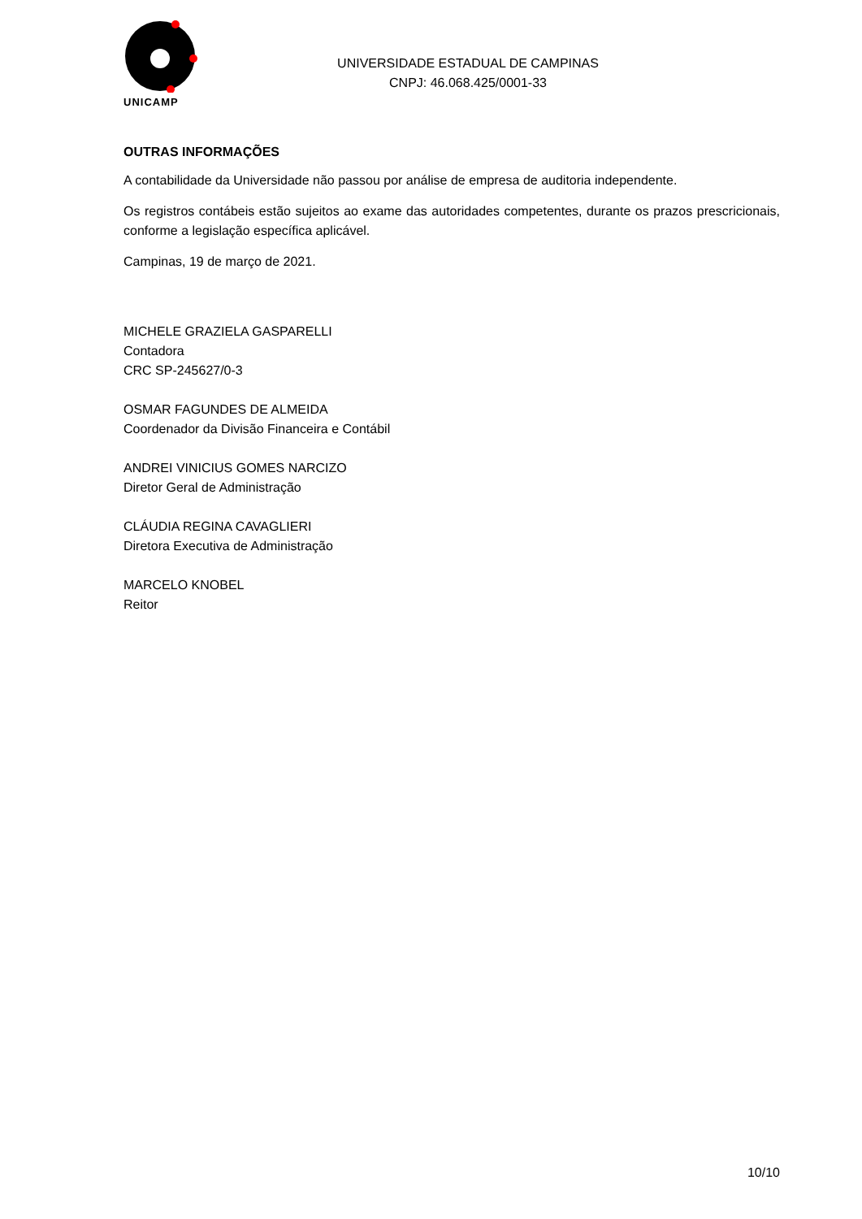UNICAMP
UNIVERSIDADE ESTADUAL DE CAMPINAS
CNPJ: 46.068.425/0001-33
OUTRAS INFORMAÇÕES
A contabilidade da Universidade não passou por análise de empresa de auditoria independente.
Os registros contábeis estão sujeitos ao exame das autoridades competentes, durante os prazos prescricionais, conforme a legislação específica aplicável.
Campinas, 19 de março de 2021.
MICHELE GRAZIELA GASPARELLI
Contadora
CRC SP-245627/0-3
OSMAR FAGUNDES DE ALMEIDA
Coordenador da Divisão Financeira e Contábil
ANDREI VINICIUS GOMES NARCIZO
Diretor Geral de Administração
CLÁUDIA REGINA CAVAGLIERI
Diretora Executiva de Administração
MARCELO KNOBEL
Reitor
10/10